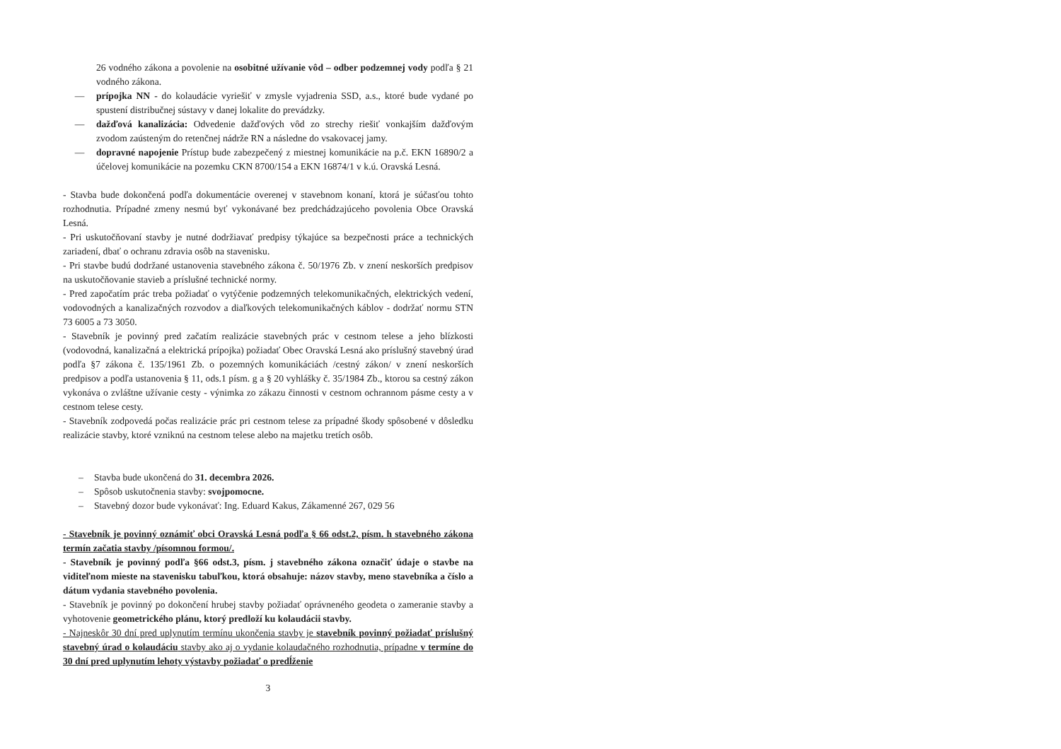26 vodného zákona a povolenie na osobitné užívanie vôd – odber podzemnej vody podľa § 21 vodného zákona.
— prípojka NN - do kolaudácie vyriešiť v zmysle vyjadrenia SSD, a.s., ktoré bude vydané po spustení distribučnej sústavy v danej lokalite do prevádzky.
— dažďová kanalizácia: Odvedenie dažďových vôd zo strechy riešiť vonkajším dažďovým zvodom zaústeným do retenčnej nádrže RN a následne do vsakovacej jamy.
— dopravné napojenie Prístup bude zabezpečený z miestnej komunikácie na p.č. EKN 16890/2 a účelovej komunikácie na pozemku CKN 8700/154 a EKN 16874/1 v k.ú. Oravská Lesná.
- Stavba bude dokončená podľa dokumentácie overenej v stavebnom konaní, ktorá je súčasťou tohto rozhodnutia. Prípadné zmeny nesmú byť vykonávané bez predchádzajúceho povolenia Obce Oravská Lesná.
- Pri uskutočňovaní stavby je nutné dodržiavať predpisy týkajúce sa bezpečnosti práce a technických zariadení, dbať o ochranu zdravia osôb na stavenisku.
- Pri stavbe budú dodržané ustanovenia stavebného zákona č. 50/1976 Zb. v znení neskorších predpisov na uskutočňovanie stavieb a príslušné technické normy.
- Pred započatím prác treba požiadať o vytýčenie podzemných telekomunikačných, elektrických vedení, vodovodných a kanalizačných rozvodov a diaľkových telekomunikačných káblov - dodržať normu STN 73 6005 a 73 3050.
- Stavebník je povinný pred začatím realizácie stavebných prác v cestnom telese a jeho blízkosti (vodovodná, kanalizačná a elektrická prípojka) požiadať Obec Oravská Lesná ako príslušný stavebný úrad podľa §7 zákona č. 135/1961 Zb. o pozemných komunikáciách /cestný zákon/ v znení neskorších predpisov a podľa ustanovenia § 11, ods.1 písm. g a § 20 vyhlášky č. 35/1984 Zb., ktorou sa cestný zákon vykonáva o zvláštne užívanie cesty - výnimka zo zákazu činnosti v cestnom ochrannom pásme cesty a v cestnom telese cesty.
- Stavebník zodpovedá počas realizácie prác pri cestnom telese za prípadné škody spôsobené v dôsledku realizácie stavby, ktoré vzniknú na cestnom telese alebo na majetku tretích osôb.
– Stavba bude ukončená do 31. decembra 2026.
– Spôsob uskutočnenia stavby: svojpomocne.
– Stavebný dozor bude vykonávať: Ing. Eduard Kakus, Zákamenné 267, 029 56
- Stavebník je povinný oznámiť obci Oravská Lesná podľa § 66 odst.2, písm. h stavebného zákona termín začatia stavby /písomnou formou/.
- Stavebník je povinný podľa §66 odst.3, písm. j stavebného zákona označiť údaje o stavbe na viditeľnom mieste na stavenisku tabuľkou, ktorá obsahuje: názov stavby, meno stavebníka a číslo a dátum vydania stavebného povolenia.
- Stavebník je povinný po dokončení hrubej stavby požiadať oprávneného geodeta o zameranie stavby a vyhotovenie geometrického plánu, ktorý predloží ku kolaudácii stavby.
- Najneskôr 30 dní pred uplynutím termínu ukončenia stavby je stavebník povinný požiadať príslušný stavebný úrad o kolaudáciu stavby ako aj o vydanie kolaudačného rozhodnutia, prípadne v termíne do 30 dní pred uplynutím lehoty výstavby požiadať o predĺženie
3